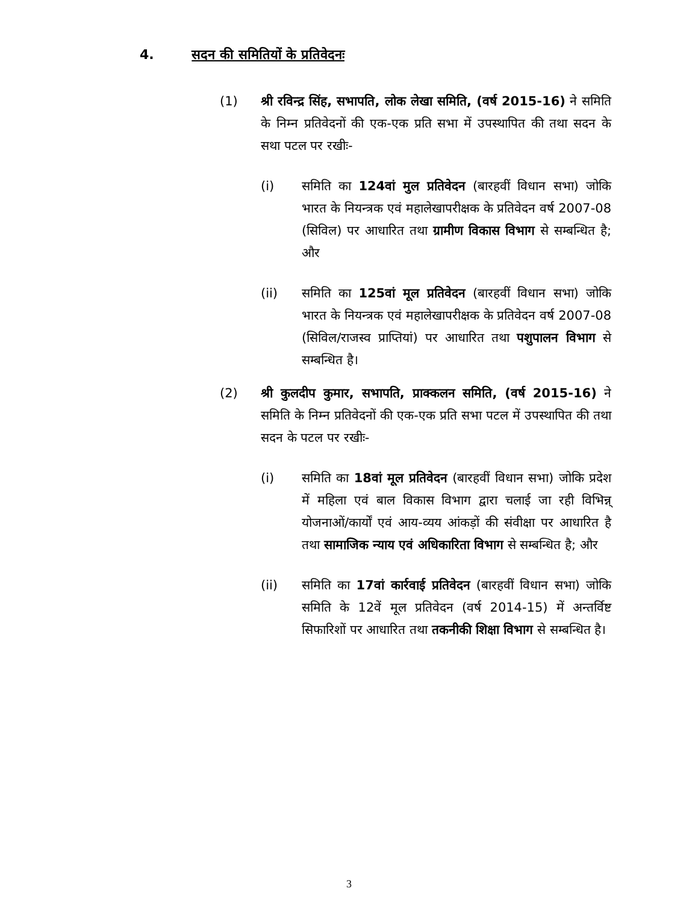4. सदन की समितियों के प्रतिवेदनः
(1) श्री रविन्द्र सिंह, सभापति, लोक लेखा समिति, (वर्ष 2015-16) ने समिति के निम्न प्रतिवेदनों की एक-एक प्रति सभा में उपस्थापित की तथा सदन के सथा पटल पर रखीः-
(i) समिति का 124वां मुल प्रतिवेदन (बारहवीं विधान सभा) जोकि भारत के नियन्त्रक एवं महालेखापरीक्षक के प्रतिवेदन वर्ष 2007-08 (सिविल) पर आधारित तथा ग्रामीण विकास विभाग से सम्बन्धित है; और
(ii) समिति का 125वां मूल प्रतिवेदन (बारहवीं विधान सभा) जोकि भारत के नियन्त्रक एवं महालेखापरीक्षक के प्रतिवेदन वर्ष 2007-08 (सिविल/राजस्व प्राप्तियां) पर आधारित तथा पशुपालन विभाग से सम्बन्धित है।
(2) श्री कुलदीप कुमार, सभापति, प्राक्कलन समिति, (वर्ष 2015-16) ने समिति के निम्न प्रतिवेदनों की एक-एक प्रति सभा पटल में उपस्थापित की तथा सदन के पटल पर रखीः-
(i) समिति का 18वां मूल प्रतिवेदन (बारहवीं विधान सभा) जोकि प्रदेश में महिला एवं बाल विकास विभाग द्वारा चलाई जा रही विभिन्न् योजनाओं/कार्यों एवं आय-व्यय आंकड़ों की संवीक्षा पर आधारित है तथा सामाजिक न्याय एवं अधिकारिता विभाग से सम्बन्धित है; और
(ii) समिति का 17वां कार्रवाई प्रतिवेदन (बारहवीं विधान सभा) जोकि समिति के 12वें मूल प्रतिवेदन (वर्ष 2014-15) में अन्तर्विष्ट सिफारिशों पर आधारित तथा तकनीकी शिक्षा विभाग से सम्बन्धित है।
3